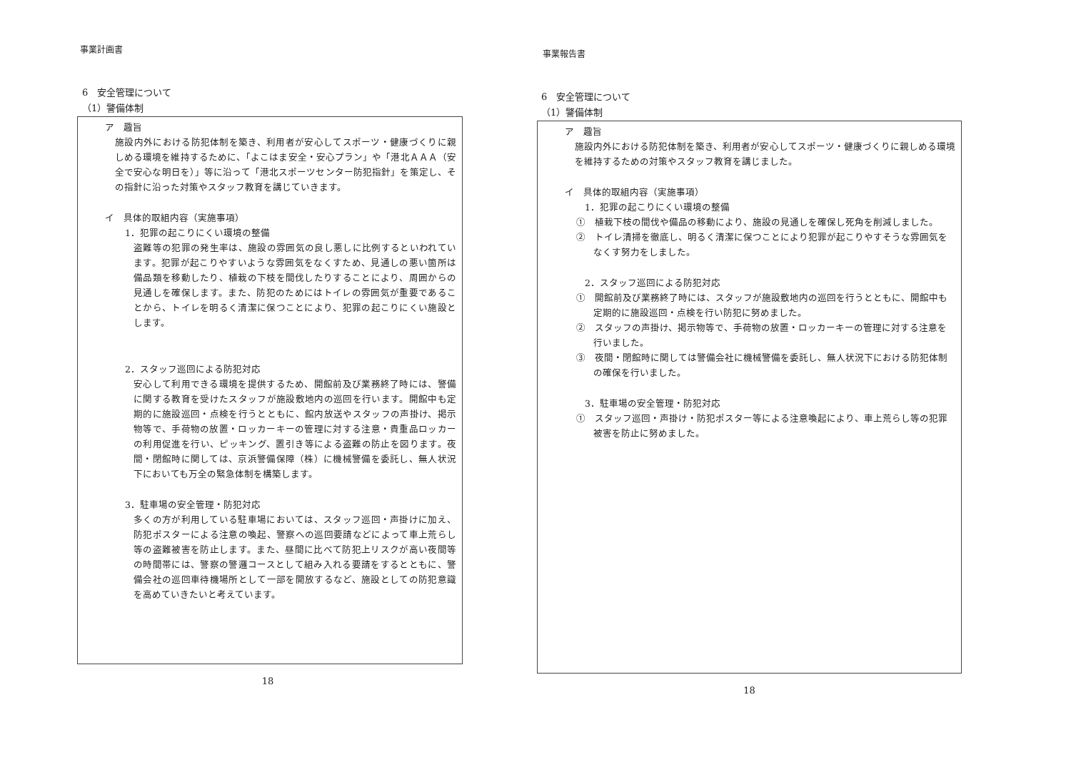事業計画書
6　安全管理について
（1）警備体制
ア　趣旨
施設内外における防犯体制を築き、利用者が安心してスポーツ・健康づくりに親しめる環境を維持するために、「よこはま安全・安心プラン」や「港北ＡＡＡ（安全で安心な明日を）」等に沿って「港北スポーツセンター防犯指針」を策定し、その指針に沿った対策やスタッフ教育を講じていきます。
イ　具体的取組内容（実施事項）
1．犯罪の起こりにくい環境の整備
盗難等の犯罪の発生率は、施設の雰囲気の良し悪しに比例するといわれています。犯罪が起こりやすいような雰囲気をなくすため、見通しの悪い箇所は備品類を移動したり、植栽の下枝を間伐したりすることにより、周囲からの見通しを確保します。また、防犯のためにはトイレの雰囲気が重要であることから、トイレを明るく清潔に保つことにより、犯罪の起こりにくい施設とします。
2．スタッフ巡回による防犯対応
安心して利用できる環境を提供するため、開館前及び業務終了時には、警備に関する教育を受けたスタッフが施設敷地内の巡回を行います。開館中も定期的に施設巡回・点検を行うとともに、館内放送やスタッフの声掛け、掲示物等で、手荷物の放置・ロッカーキーの管理に対する注意・貴重品ロッカーの利用促進を行い、ピッキング、置引き等による盗難の防止を図ります。夜間・閉館時に関しては、京浜警備保障（株）に機械警備を委託し、無人状況下においても万全の緊急体制を構築します。
3．駐車場の安全管理・防犯対応
多くの方が利用している駐車場においては、スタッフ巡回・声掛けに加え、防犯ポスターによる注意の喚起、警察への巡回要請などによって車上荒らし等の盗難被害を防止します。また、昼間に比べて防犯上リスクが高い夜間等の時間帯には、警察の警邏コースとして組み入れる要請をするとともに、警備会社の巡回車待機場所として一部を開放するなど、施設としての防犯意識を高めていきたいと考えています。
18
事業報告書
6　安全管理について
（1）警備体制
ア　趣旨
施設内外における防犯体制を築き、利用者が安心してスポーツ・健康づくりに親しめる環境を維持するための対策やスタッフ教育を講じました。
イ　具体的取組内容（実施事項）
1．犯罪の起こりにくい環境の整備
①　植栽下枝の間伐や備品の移動により、施設の見通しを確保し死角を削減しました。
②　トイレ清掃を徹底し、明るく清潔に保つことにより犯罪が起こりやすそうな雰囲気をなくす努力をしました。
2．スタッフ巡回による防犯対応
①　開館前及び業務終了時には、スタッフが施設敷地内の巡回を行うとともに、開館中も定期的に施設巡回・点検を行い防犯に努めました。
②　スタッフの声掛け、掲示物等で、手荷物の放置・ロッカーキーの管理に対する注意を行いました。
③　夜間・閉館時に関しては警備会社に機械警備を委託し、無人状況下における防犯体制の確保を行いました。
3．駐車場の安全管理・防犯対応
①　スタッフ巡回・声掛け・防犯ポスター等による注意喚起により、車上荒らし等の犯罪被害を防止に努めました。
18